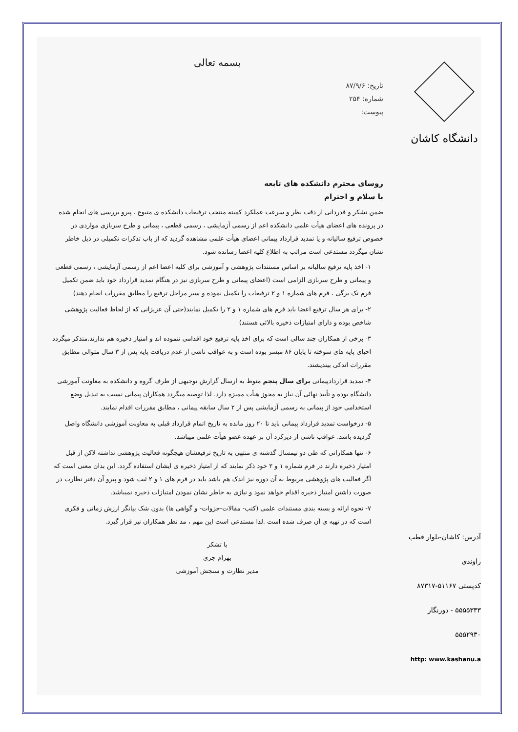دانشگاه کاشان
بسمه تعالی
تاریخ: ۸۷/۹/۶
شماره: ۲۵۴
پیوست:
روسای محترم دانشکده های تابعه
با سلام و احترام
ضمن تشکر و قدردانی از دقت نظر و سرعت عملکرد کمیته منتخب ترفیعات دانشکده ی متبوع ، پیرو بررسی های انجام شده در پرونده های اعضای هیأت علمی دانشکده اعم از رسمی آزمایشی ، رسمی قطعی ، پیمانی و طرح سربازی مواردی در خصوص ترفیع سالیانه و یا تمدید قرارداد پیمانی اعضای هیأت علمی مشاهده گردید که از باب تذکرات تکمیلی در ذیل خاطر نشان میگردد مستدعی است مراتب به اطلاع کلیه اعضا رسانده شود.
۱- اخذ پایه ترفیع سالیانه بر اساس مستندات پژوهشی و آموزشی برای کلیه اعضا اعم از رسمی آزمایشی ، رسمی قطعی و پیمانی و طرح سربازی الزامی است (اعضای پیمانی و طرح سربازی نیز در هنگام تمدید قرارداد خود باید ضمن تکمیل فرم تک برگی ، فرم های شماره ۱ و ۲ ترفیعات را تکمیل نموده و سیر مراحل ترفیع را مطابق مقررات انجام دهند)
۲- برای هر سال ترفیع اعضا باید فرم های شماره ۱ و ۲ را تکمیل نمایند(حتی آن عزیزانی که از لحاظ فعالیت پژوهشی شاخص بوده و دارای امتیازات ذخیره بالائی هستند)
۳- برخی از همکاران چند سالی است که برای اخذ پایه ترفیع خود اقدامی ننموده اند و امتیاز ذخیره هم ندارند.متذکر میگردد احیای پایه های سوخته تا پایان ۸۶ میسر بوده است و به عواقب ناشی از عدم دریافت پایه پس از ۳ سال متوالی مطابق مقررات اندکی بیندیشند.
۴- تمدید قراردادپیمانی برای سال پنجم منوط به ارسال گزارش توجیهی از طرف گروه و دانشکده به معاونت آموزشی دانشگاه بوده و تأیید نهائی آن نیاز به مجوز هیأت ممیزه دارد. لذا توصیه میگردد همکاران پیمانی نسبت به تبدیل وضع استخدامی خود از پیمانی به رسمی آزمایشی پس از ۲ سال سابقه پیمانی ، مطابق مقررات اقدام نمایند.
۵- درخواست تمدید قرارداد پیمانی باید تا ۲۰ روز مانده به تاریخ اتمام قرارداد قبلی به معاونت آموزشی دانشگاه واصل گردیده باشد. عواقب ناشی از دیرکرد آن بر عهده عضو هیأت علمی میباشد.
۶- تنها همکارانی که طی دو نیمسال گذشته ی منتهی به تاریخ ترفیعشان هیچگونه فعالیت پژوهشی نداشته لاکن از قبل امتیاز ذخیره دارند در فرم شماره ۱ و ۲ خود ذکر نمایند که از امتیاز ذخیره ی ایشان استفاده گردد. این بدان معنی است که اگر فعالیت های پژوهشی مربوط به آن دوره نیز اندک هم باشد باید در فرم های ۱ و ۲ ثبت شود و پیرو آن دفتر نظارت در صورت داشتن امتیاز ذخیره اقدام خواهد نمود و نیازی به خاطر نشان نمودن امتیازات ذخیره نمیباشد.
۷- نحوه ارائه و بسته بندی مستندات علمی (کتب- مقالات-جزوات- و گواهی ها) بدون شک بیانگر ارزش زمانی و فکری است که در تهیه ی آن صرف شده است .لذا مستدعی است این مهم ، مد نظر همکاران نیز قرار گیرد.
با تشکر
بهرام جزی
مدیر نظارت و سنجش آموزشی
آدرس: کاشان-بلوار قطب راوندی
کدپستی ۵۱۱۶۷-۸۷۳۱۷
۵۵۵۵۳۳۳ - دورنگار ۵۵۵۲۹۳۰
http: www.kashanu.a